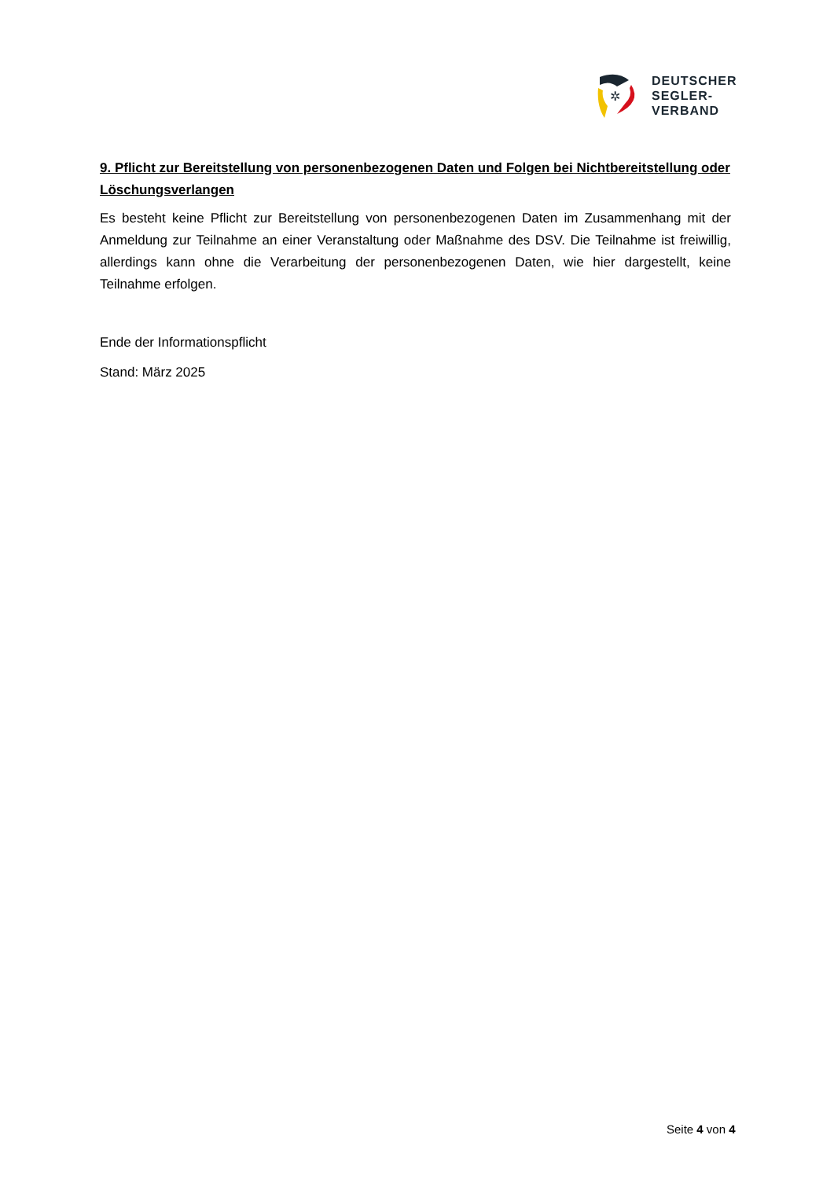✲
DEUTSCHER
SEGLER-
VERBAND
9. Pflicht zur Bereitstellung von personenbezogenen Daten und Folgen bei Nichtbereitstellung oder Löschungsverlangen
Es besteht keine Pflicht zur Bereitstellung von personenbezogenen Daten im Zusammenhang mit der Anmeldung zur Teilnahme an einer Veranstaltung oder Maßnahme des DSV. Die Teilnahme ist freiwillig, allerdings kann ohne die Verarbeitung der personenbezogenen Daten, wie hier dargestellt, keine Teilnahme erfolgen.
Ende der Informationspflicht
Stand: März 2025
Seite 4 von 4